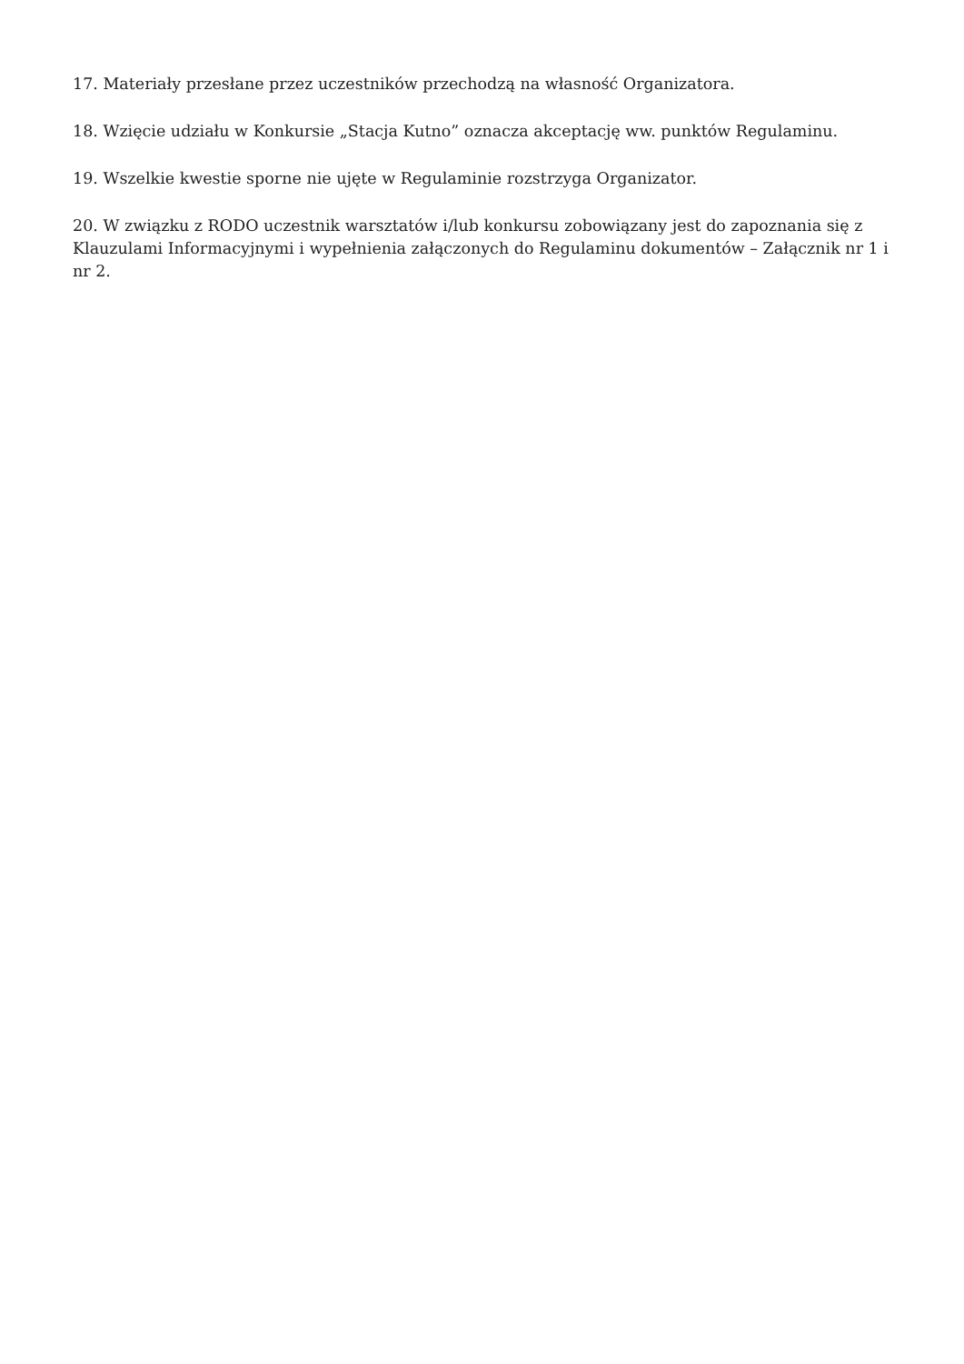17. Materiały przesłane przez uczestników przechodzą na własność Organizatora.
18. Wzięcie udziału w Konkursie „Stacja Kutno” oznacza akceptację ww. punktów Regulaminu.
19. Wszelkie kwestie sporne nie ujęte w Regulaminie rozstrzyga Organizator.
20. W związku z RODO uczestnik warsztatów i/lub konkursu zobowiązany jest do zapoznania się z Klauzulami Informacyjnymi i wypełnienia załączonych do Regulaminu dokumentów – Załącznik nr 1 i nr 2.